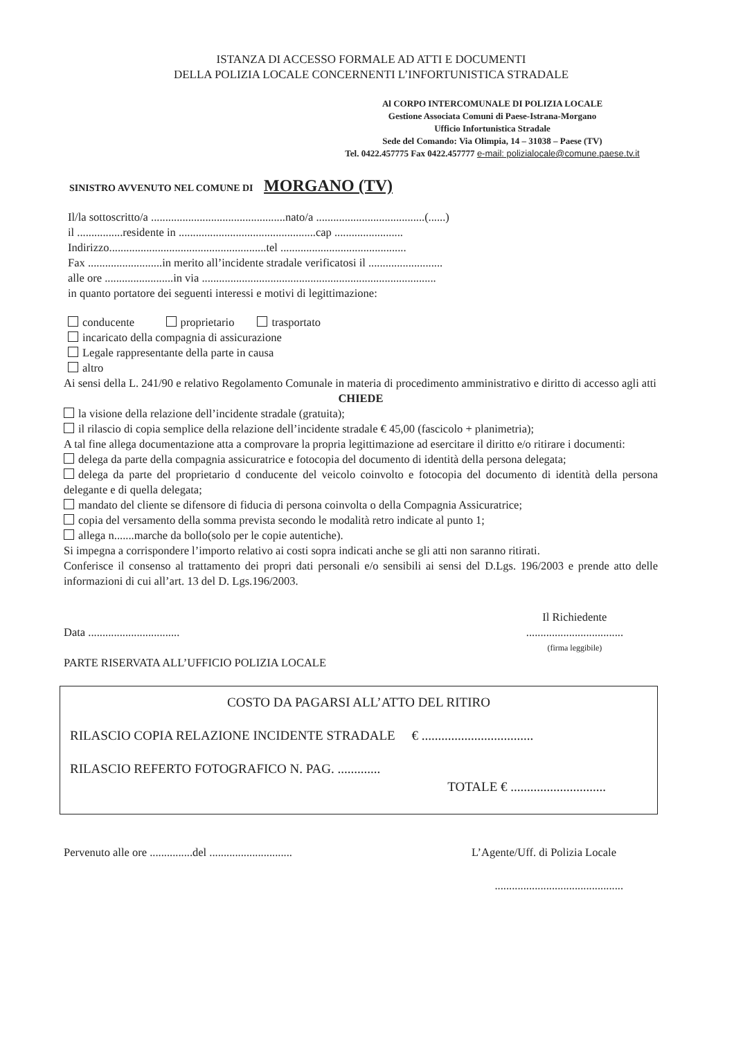ISTANZA DI ACCESSO FORMALE AD ATTI E DOCUMENTI
DELLA POLIZIA LOCALE CONCERNENTI L’INFORTUNISTICA STRADALE
Al CORPO INTERCOMUNALE DI POLIZIA LOCALE
Gestione Associata Comuni di Paese-Istrana-Morgano
Ufficio Infortunistica Stradale
Sede del Comando: Via Olimpia, 14 – 31038 – Paese (TV)
Tel. 0422.457775 Fax 0422.457777 e-mail: polizialocale@comune.paese.tv.it
SINISTRO AVVENUTO NEL COMUNE DI MORGANO (TV)
Il/la sottoscritto/a ...............................................nato/a ......................................(......)
il ................residente in ................................................cap ........................
Indirizzo.......................................................tel ............................................
Fax ..........................in merito all’incidente stradale verificatosi il ..........................
alle ore ........................in via ..................................................................................
in quanto portatore dei seguenti interessi e motivi di legittimazione:
conducente proprietario trasportato
incaricato della compagnia di assicurazione
Legale rappresentante della parte in causa
altro
Ai sensi della L. 241/90 e relativo Regolamento Comunale in materia di procedimento amministrativo e diritto di accesso agli atti
CHIEDE
la visione della relazione dell’incidente stradale (gratuita);
il rilascio di copia semplice della relazione dell’incidente stradale € 45,00 (fascicolo + planimetria);
A tal fine allega documentazione atta a comprovare la propria legittimazione ad esercitare il diritto e/o ritirare i documenti:
delega da parte della compagnia assicuratrice e fotocopia del documento di identità della persona delegata;
delega da parte del proprietario d conducente del veicolo coinvolto e fotocopia del documento di identità della persona delegante e di quella delegata;
mandato del cliente se difensore di fiducia di persona coinvolta o della Compagnia Assicuratrice;
copia del versamento della somma prevista secondo le modalità retro indicate al punto 1;
allega n.......marche da bollo(solo per le copie autentiche).
Si impegna a corrispondere l’importo relativo ai costi sopra indicati anche se gli atti non saranno ritirati.
Conferisce il consenso al trattamento dei propri dati personali e/o sensibili ai sensi del D.Lgs. 196/2003 e prende atto delle informazioni di cui all’art. 13 del D. Lgs.196/2003.
Data ................................
Il Richiedente
..................................
(firma leggibile)
PARTE RISERVATA ALL’UFFICIO POLIZIA LOCALE
COSTO DA PAGARSI ALL’ATTO DEL RITIRO
RILASCIO COPIA RELAZIONE INCIDENTE STRADALE € ..................................
RILASCIO REFERTO FOTOGRAFICO N. PAG. .............
TOTALE € .............................
Pervenuto alle ore ...............del .............................
L’Agente/Uff. di Polizia Locale
.............................................